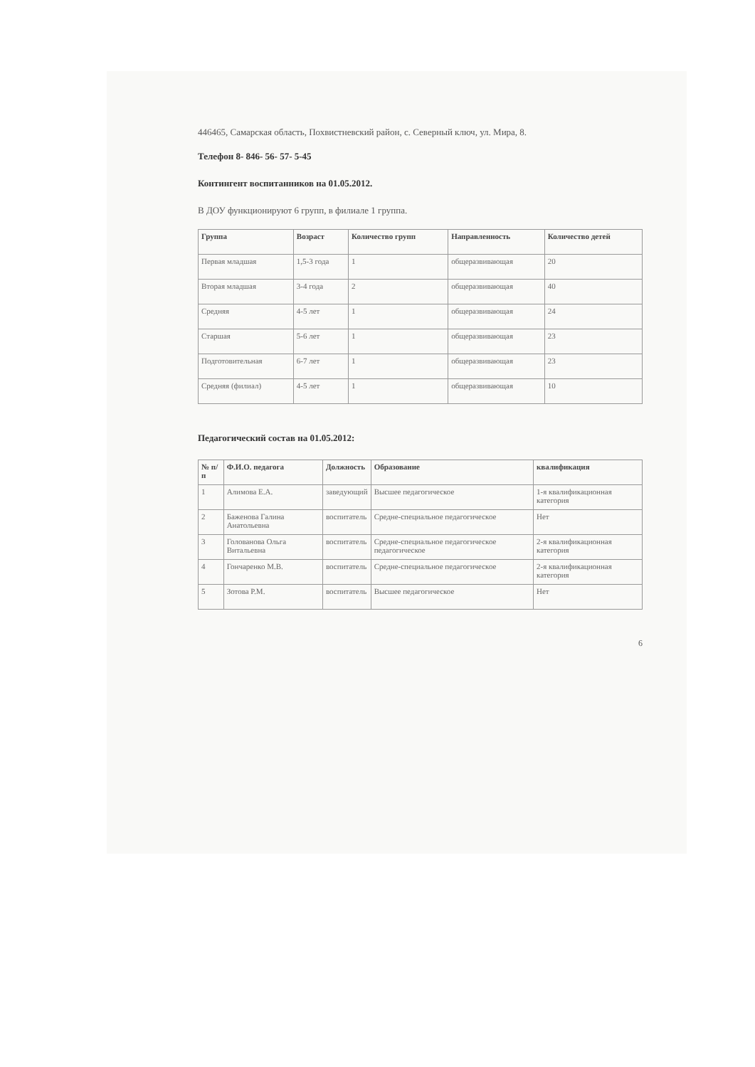446465, Самарская область, Похвистневский район, с. Северный ключ, ул. Мира, 8.
Телефон 8- 846- 56- 57- 5-45
Контингент воспитанников на 01.05.2012.
В ДОУ функционируют 6 групп, в филиале 1 группа.
| Группа | Возраст | Количество групп | Направленность | Количество детей |
| --- | --- | --- | --- | --- |
| Первая младшая | 1,5-3 года | 1 | общеразвивающая | 20 |
| Вторая младшая | 3-4 года | 2 | общеразвивающая | 40 |
| Средняя | 4-5 лет | 1 | общеразвивающая | 24 |
| Старшая | 5-6 лет | 1 | общеразвивающая | 23 |
| Подготовительная | 6-7 лет | 1 | общеразвивающая | 23 |
| Средняя (филиал) | 4-5 лет | 1 | общеразвивающая | 10 |
Педагогический состав на 01.05.2012:
| № п/п | Ф.И.О. педагога | Должность | Образование | квалификация |
| --- | --- | --- | --- | --- |
| 1 | Алимова Е.А. | заведующий | Высшее педагогическое | 1-я квалификационная категория |
| 2 | Баженова Галина Анатольевна | воспитатель | Средне-специальное педагогическое | Нет |
| 3 | Голованова Ольга Витальевна | воспитатель | Средне-специальное педагогическое педагогическое | 2-я квалификационная категория |
| 4 | Гончаренко М.В. | воспитатель | Средне-специальное педагогическое | 2-я квалификационная категория |
| 5 | Зотова Р.М. | воспитатель | Высшее педагогическое | Нет |
6